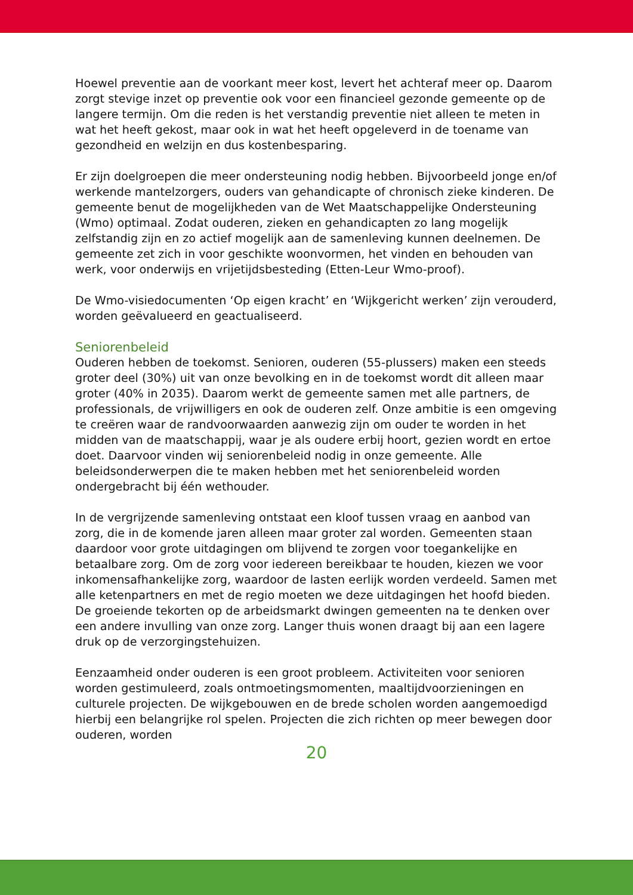Hoewel preventie aan de voorkant meer kost, levert het achteraf meer op. Daarom zorgt stevige inzet op preventie ook voor een financieel gezonde gemeente op de langere termijn. Om die reden is het verstandig preventie niet alleen te meten in wat het heeft gekost, maar ook in wat het heeft opgeleverd in de toename van gezondheid en welzijn en dus kostenbesparing.
Er zijn doelgroepen die meer ondersteuning nodig hebben. Bijvoorbeeld jonge en/of werkende mantelzorgers, ouders van gehandicapte of chronisch zieke kinderen. De gemeente benut de mogelijkheden van de Wet Maatschappelijke Ondersteuning (Wmo) optimaal. Zodat ouderen, zieken en gehandicapten zo lang mogelijk zelfstandig zijn en zo actief mogelijk aan de samenleving kunnen deelnemen. De gemeente zet zich in voor geschikte woonvormen, het vinden en behouden van werk, voor onderwijs en vrijetijdsbesteding (Etten-Leur Wmo-proof).
De Wmo-visiedocumenten ‘Op eigen kracht’ en ‘Wijkgericht werken’ zijn verouderd, worden geëvalueerd en geactualiseerd.
Seniorenbeleid
Ouderen hebben de toekomst. Senioren, ouderen (55-plussers) maken een steeds groter deel (30%) uit van onze bevolking en in de toekomst wordt dit alleen maar groter (40% in 2035). Daarom werkt de gemeente samen met alle partners, de professionals, de vrijwilligers en ook de ouderen zelf. Onze ambitie is een omgeving te creëren waar de randvoorwaarden aanwezig zijn om ouder te worden in het midden van de maatschappij, waar je als oudere erbij hoort, gezien wordt en ertoe doet. Daarvoor vinden wij seniorenbeleid nodig in onze gemeente. Alle beleidsonderwerpen die te maken hebben met het seniorenbeleid worden ondergebracht bij één wethouder.
In de vergrijzende samenleving ontstaat een kloof tussen vraag en aanbod van zorg, die in de komende jaren alleen maar groter zal worden. Gemeenten staan daardoor voor grote uitdagingen om blijvend te zorgen voor toegankelijke en betaalbare zorg. Om de zorg voor iedereen bereikbaar te houden, kiezen we voor inkomensafhankelijke zorg, waardoor de lasten eerlijk worden verdeeld. Samen met alle ketenpartners en met de regio moeten we deze uitdagingen het hoofd bieden. De groeiende tekorten op de arbeidsmarkt dwingen gemeenten na te denken over een andere invulling van onze zorg. Langer thuis wonen draagt bij aan een lagere druk op de verzorgingstehuizen.
Eenzaamheid onder ouderen is een groot probleem. Activiteiten voor senioren worden gestimuleerd, zoals ontmoetingsmomenten, maaltijdvoorzieningen en culturele projecten. De wijkgebouwen en de brede scholen worden aangemoedigd hierbij een belangrijke rol spelen. Projecten die zich richten op meer bewegen door ouderen, worden
20